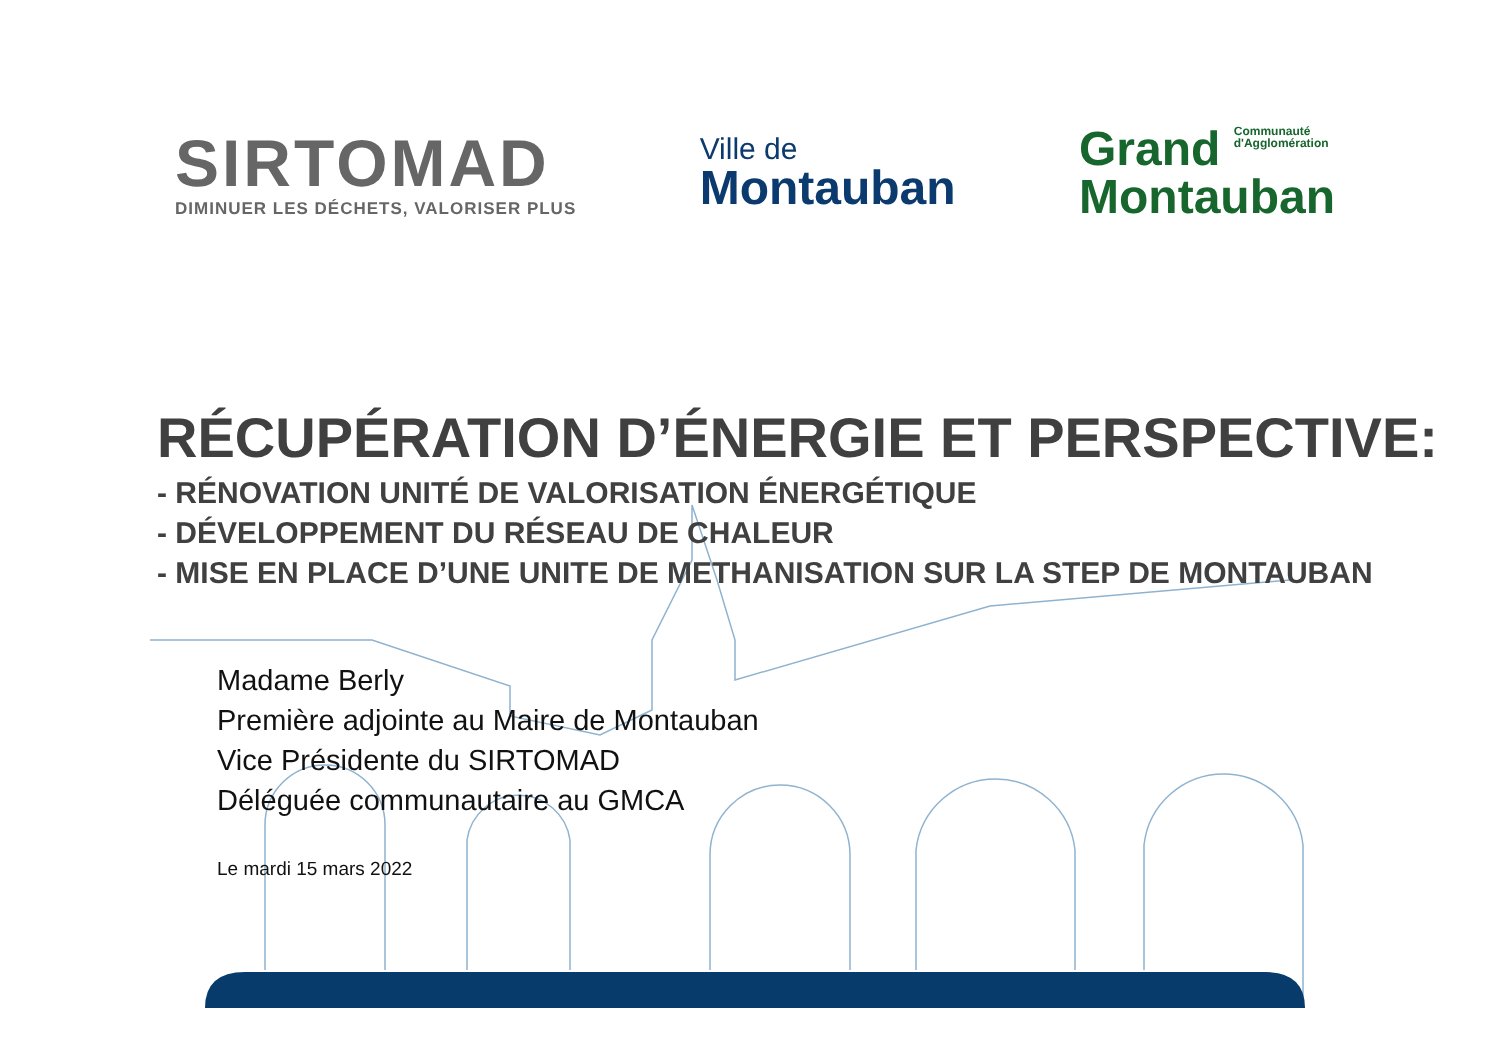SIRTOMAD
DIMINUER LES DÉCHETS, VALORISER PLUS
Ville de
Montauban
Grand Communauté
d'Agglomération
Montauban
RÉCUPÉRATION D’ÉNERGIE ET PERSPECTIVE:
- RÉNOVATION UNITÉ DE VALORISATION ÉNERGÉTIQUE
- DÉVELOPPEMENT DU RÉSEAU DE CHALEUR
- MISE EN PLACE D’UNE UNITE DE METHANISATION SUR LA STEP DE MONTAUBAN
Madame Berly
Première adjointe au Maire de Montauban
Vice Présidente du SIRTOMAD
Déléguée communautaire au GMCA
Le mardi 15 mars 2022